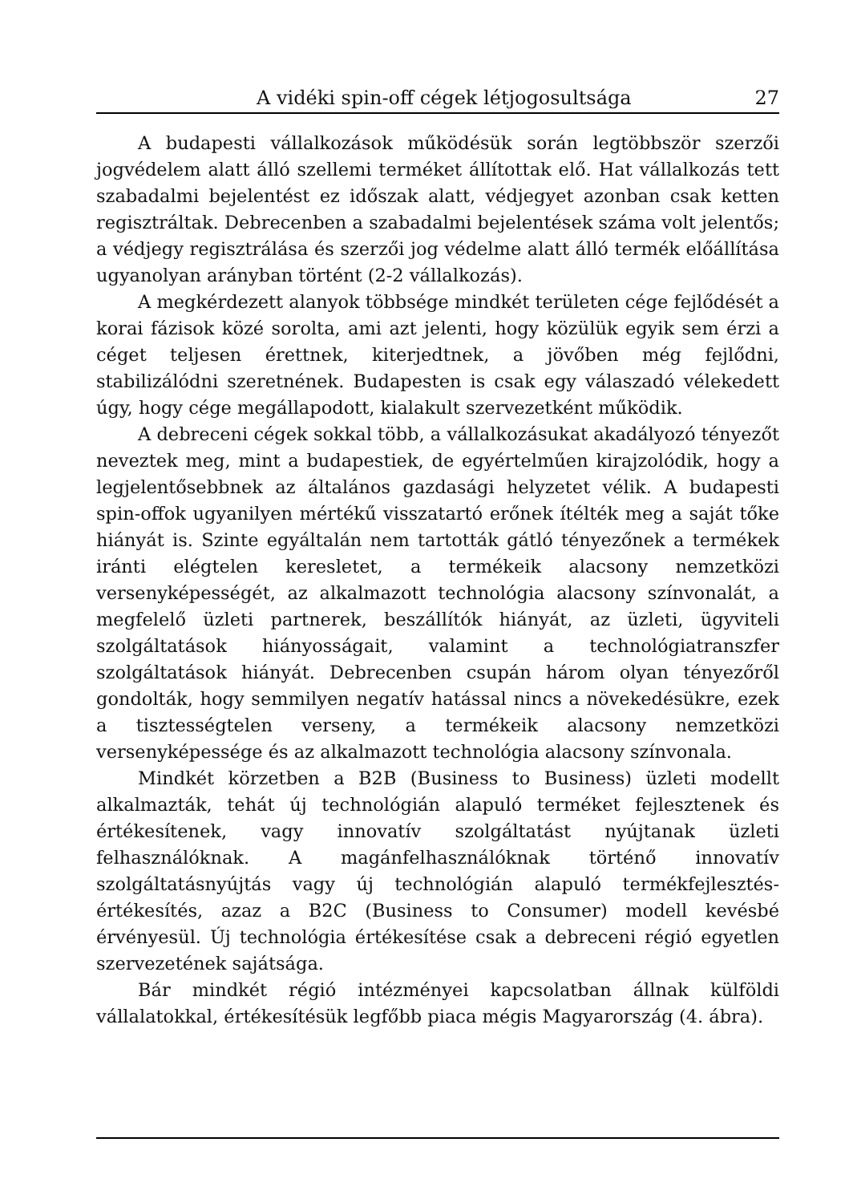A vidéki spin-off cégek létjogosultsága 27
A budapesti vállalkozások működésük során legtöbbször szerzői jogvédelem alatt álló szellemi terméket állítottak elő. Hat vállalkozás tett szabadalmi bejelentést ez időszak alatt, védjegyet azonban csak ketten regisztráltak. Debrecenben a szabadalmi bejelentések száma volt jelentős; a védjegy regisztrálása és szerzői jog védelme alatt álló termék előállítása ugyanolyan arányban történt (2-2 vállalkozás).
A megkérdezett alanyok többsége mindkét területen cége fejlődését a korai fázisok közé sorolta, ami azt jelenti, hogy közülük egyik sem érzi a céget teljesen érettnek, kiterjedtnek, a jövőben még fejlődni, stabilizálódni szeretnének. Budapesten is csak egy válaszadó vélekedett úgy, hogy cége megállapodott, kialakult szervezetként működik.
A debreceni cégek sokkal több, a vállalkozásukat akadályozó tényezőt neveztek meg, mint a budapestiek, de egyértelműen kirajzolódik, hogy a legjelentősebbnek az általános gazdasági helyzetet vélik. A budapesti spin-offok ugyanilyen mértékű visszatartó erőnek ítélték meg a saját tőke hiányát is. Szinte egyáltalán nem tartották gátló tényezőnek a termékek iránti elégtelen keresletet, a termékeik alacsony nemzetközi versenyképességét, az alkalmazott technológia alacsony színvonalát, a megfelelő üzleti partnerek, beszállítók hiányát, az üzleti, ügyviteli szolgáltatások hiányosságait, valamint a technológiatranszfer szolgáltatások hiányát. Debrecenben csupán három olyan tényezőről gondolták, hogy semmilyen negatív hatással nincs a növekedésükre, ezek a tisztességtelen verseny, a termékeik alacsony nemzetközi versenyképessége és az alkalmazott technológia alacsony színvonala.
Mindkét körzetben a B2B (Business to Business) üzleti modellt alkalmazták, tehát új technológián alapuló terméket fejlesztenek és értékesítenek, vagy innovatív szolgáltatást nyújtanak üzleti felhasználóknak. A magánfelhasználóknak történő innovatív szolgáltatásnyújtás vagy új technológián alapuló termékfejlesztés-értékesítés, azaz a B2C (Business to Consumer) modell kevésbé érvényesül. Új technológia értékesítése csak a debreceni régió egyetlen szervezetének sajátsága.
Bár mindkét régió intézményei kapcsolatban állnak külföldi vállalatokkal, értékesítésük legfőbb piaca mégis Magyarország (4. ábra).